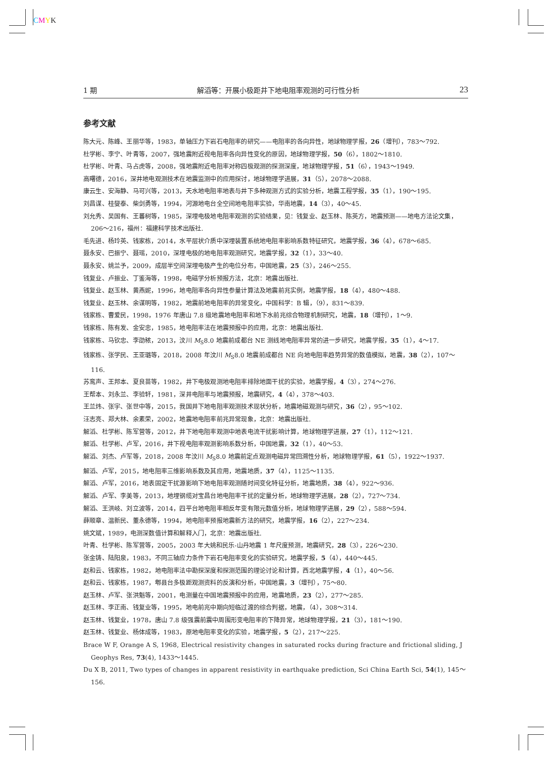CMYK
1 期 解滔等：开展小极距井下地电阻率观测的可行性分析 23
参考文献
陈大元、陈峰、王丽华等，1983，单轴压力下岩石电阻率的研究——电阻率的各向异性，地球物理学报，26（增刊），783～792.
杜学彬、李宁、叶青等，2007，强地震附近视电阻率各向异性变化的原因，地球物理学报，50（6），1802～1810.
杜学彬、叶青、马占虎等，2008，强地震附近电阻率对称四极观测的探测深度，地球物理学报，51（6），1943～1949.
高曙德，2016，深井地电观测技术在地震监测中的应用探讨，地球物理学进展，31（5），2078～2088.
康云生、安海静、马可兴等，2013，天水地电阻率地表与井下多种观测方式的实验分析，地震工程学报，35（1），190～195.
刘昌谋、桂燮泰、柴剑勇等，1994，河源地电台全空间地电阻率实验，华南地震，14（3），40～45.
刘允秀、吴国有、王蕃树等，1985，深埋电极地电阻率观测的实验结果，见：钱复业、赵玉林、陈英方，地震预测——地电方法论文集，206～216，福州：福建科学技术出版社.
毛先进、杨玲英、钱家栋，2014，水平层状介质中深埋装置系统地电阻率影响系数特征研究，地震学报，36（4），678～685.
聂永安、巴振宁、聂瑶，2010，深埋电极的地电阻率观测研究，地震学报，32（1），33～40.
聂永安、姚兰予，2009，成层半空间深埋电极产生的电位分布，中国地震，25（3），246～255.
钱复业、卢振业、丁鉴海等，1998，电磁学分析预报方法，北京：地震出版社.
钱复业、赵玉林、黄燕妮，1996，地电阻率各向异性参量计算法及地震前兆实例，地震学报，18（4），480～488.
钱复业、赵玉林、余谋明等，1982，地震前地电阻率的异常变化，中国科学：B 辑，（9），831～839.
钱家栋、曹爱民，1998，1976 年唐山 7.8 级地震地电阻率和地下水前兆综合物理机制研究，地震，18（增刊），1～9.
钱家栋、陈有发、金安忠，1985，地电阻率法在地震预报中的应用，北京：地震出版社.
钱家栋、马钦忠、李劭秾，2013，汶川 M<sub>S</sub>8.0 地震前成都台 NE 测线地电阻率异常的进一步研究，地震学报，35（1），4～17.
钱家栋、张学民、王亚璐等，2018，2008 年汶川 M<sub>S</sub>8.0 地震前成都台 NE 向地电阻率趋势异常的数值模拟，地震，38（2），107～116.
苏鸾声、王邦本、夏良苗等，1982，井下电极观测地电阻率排除地面干扰的实验，地震学报，4（3），274～276.
王帮本、刘永兰、李验轩，1981，深井电阻率与地震预报，地震研究，4（4），378～403.
王兰炜、张宇、张世中等，2015，我国井下地电阻率观测技术现状分析，地震地磁观测与研究，36（2），95～102.
汪志亮、郑大林、余素荣，2002，地震地电阻率前兆异常现象，北京：地震出版社.
解滔、杜学彬、陈军营等，2012，井下地电阻率观测中地表电流干扰影响计算，地球物理学进展，27（1），112～121.
解滔、杜学彬、卢军，2016，井下视电阻率观测影响系数分析，中国地震，32（1），40～53.
解滔、刘杰、卢军等，2018，2008 年汶川 M<sub>S</sub>8.0 地震前定点观测电磁异常回溯性分析，地球物理学报，61（5），1922～1937.
解滔、卢军，2015，地电阻率三维影响系数及其应用，地震地质，37（4），1125～1135.
解滔、卢军，2016，地表固定干扰源影响下地电阻率观测随时间变化特征分析，地震地质，38（4），922～936.
解滔、卢军、李美等，2013，地埋钢缆对宝昌台地电阻率干扰的定量分析，地球物理学进展，28（2），727～734.
解滔、王洪岐、刘立波等，2014，四平台地电阻率相反年变有限元数值分析，地球物理学进展，29（2），588～594.
薛顺章、温新民、董永德等，1994，地电阻率预报地震新方法的研究，地震学报，16（2），227～234.
姚文斌，1989，电测深数值计算和解释入门，北京：地震出版社.
叶青、杜学彬、陈军营等，2005，2003 年大姚和民乐-山丹地震 1 年尺度预测，地震研究，28（3），226～230.
张金铸、陆阳泉，1983，不同三轴应力条件下岩石电阻率变化的实验研究，地震学报，5（4），440～445.
赵和云、钱家栋，1982，地电阻率法中勘探深度和探测范围的理论讨论和计算，西北地震学报，4（1），40～56.
赵和云、钱家栋，1987，郫县台多极距观测资料的反演和分析，中国地震，3（增刊），75～80.
赵玉林、卢军、张洪魁等，2001，电测量在中国地震预报中的应用，地震地质，23（2），277～285.
赵玉林、李正南、钱复业等，1995，地电前兆中期向短临过渡的综合判据，地震，（4），308～314.
赵玉林、钱复业，1978，唐山 7.8 级强震前震中周围形变电阻率的下降异常，地球物理学报，21（3），181～190.
赵玉林、钱复业、杨体成等，1983，原地电阻率变化的实验，地震学报，5（2），217～225.
Brace W F, Orange A S, 1968, Electrical resistivity changes in saturated rocks during fracture and frictional sliding, J Geophys Res, 73(4), 1433～1445.
Du X B, 2011, Two types of changes in apparent resistivity in earthquake prediction, Sci China Earth Sci, 54(1), 145～156.